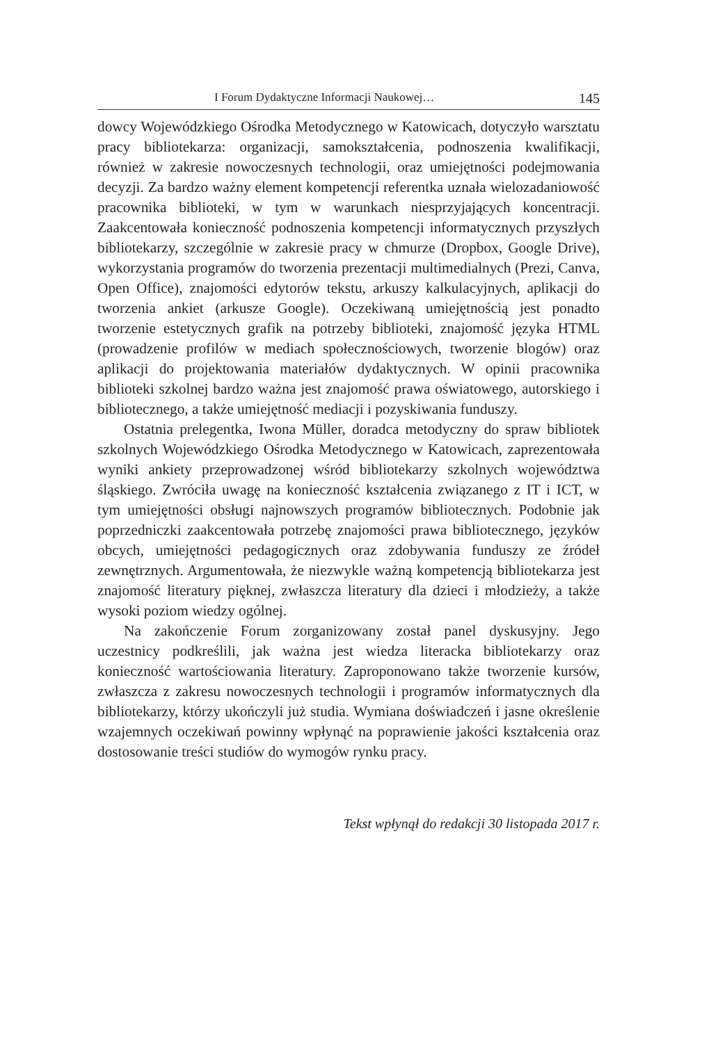I Forum Dydaktyczne Informacji Naukowej… 145
dowcy Wojewódzkiego Ośrodka Metodycznego w Katowicach, dotyczyło warsztatu pracy bibliotekarza: organizacji, samokształcenia, podnoszenia kwalifikacji, również w zakresie nowoczesnych technologii, oraz umiejętności podejmowania decyzji. Za bardzo ważny element kompetencji referentka uznała wielozadaniowość pracownika biblioteki, w tym w warunkach niesprzyjających koncentracji. Zaakcentowała konieczność podnoszenia kompetencji informatycznych przyszłych bibliotekarzy, szczególnie w zakresie pracy w chmurze (Dropbox, Google Drive), wykorzystania programów do tworzenia prezentacji multimedialnych (Prezi, Canva, Open Office), znajomości edytorów tekstu, arkuszy kalkulacyjnych, aplikacji do tworzenia ankiet (arkusze Google). Oczekiwaną umiejętnością jest ponadto tworzenie estetycznych grafik na potrzeby biblioteki, znajomość języka HTML (prowadzenie profilów w mediach społecznościowych, tworzenie blogów) oraz aplikacji do projektowania materiałów dydaktycznych. W opinii pracownika biblioteki szkolnej bardzo ważna jest znajomość prawa oświatowego, autorskiego i bibliotecznego, a także umiejętność mediacji i pozyskiwania funduszy.
Ostatnia prelegentka, Iwona Müller, doradca metodyczny do spraw bibliotek szkolnych Wojewódzkiego Ośrodka Metodycznego w Katowicach, zaprezentowała wyniki ankiety przeprowadzonej wśród bibliotekarzy szkolnych województwa śląskiego. Zwróciła uwagę na konieczność kształcenia związanego z IT i ICT, w tym umiejętności obsługi najnowszych programów bibliotecznych. Podobnie jak poprzedniczki zaakcentowała potrzebę znajomości prawa bibliotecznego, języków obcych, umiejętności pedagogicznych oraz zdobywania funduszy ze źródeł zewnętrznych. Argumentowała, że niezwykle ważną kompetencją bibliotekarza jest znajomość literatury pięknej, zwłaszcza literatury dla dzieci i młodzieży, a także wysoki poziom wiedzy ogólnej.
Na zakończenie Forum zorganizowany został panel dyskusyjny. Jego uczestnicy podkreślili, jak ważna jest wiedza literacka bibliotekarzy oraz konieczność wartościowania literatury. Zaproponowano także tworzenie kursów, zwłaszcza z zakresu nowoczesnych technologii i programów informatycznych dla bibliotekarzy, którzy ukończyli już studia. Wymiana doświadczeń i jasne określenie wzajemnych oczekiwań powinny wpłynąć na poprawienie jakości kształcenia oraz dostosowanie treści studiów do wymogów rynku pracy.
Tekst wpłynął do redakcji 30 listopada 2017 r.